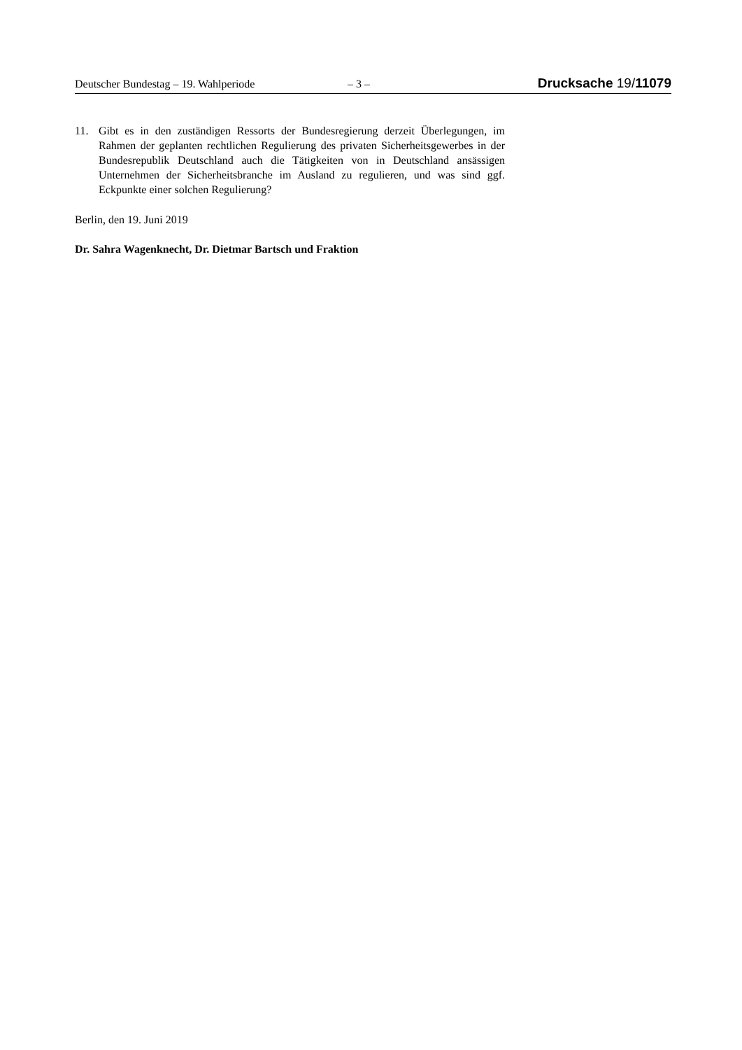Deutscher Bundestag – 19. Wahlperiode – 3 – Drucksache 19/11079
11. Gibt es in den zuständigen Ressorts der Bundesregierung derzeit Überlegungen, im Rahmen der geplanten rechtlichen Regulierung des privaten Sicherheitsgewerbes in der Bundesrepublik Deutschland auch die Tätigkeiten von in Deutschland ansässigen Unternehmen der Sicherheitsbranche im Ausland zu regulieren, und was sind ggf. Eckpunkte einer solchen Regulierung?
Berlin, den 19. Juni 2019
Dr. Sahra Wagenknecht, Dr. Dietmar Bartsch und Fraktion